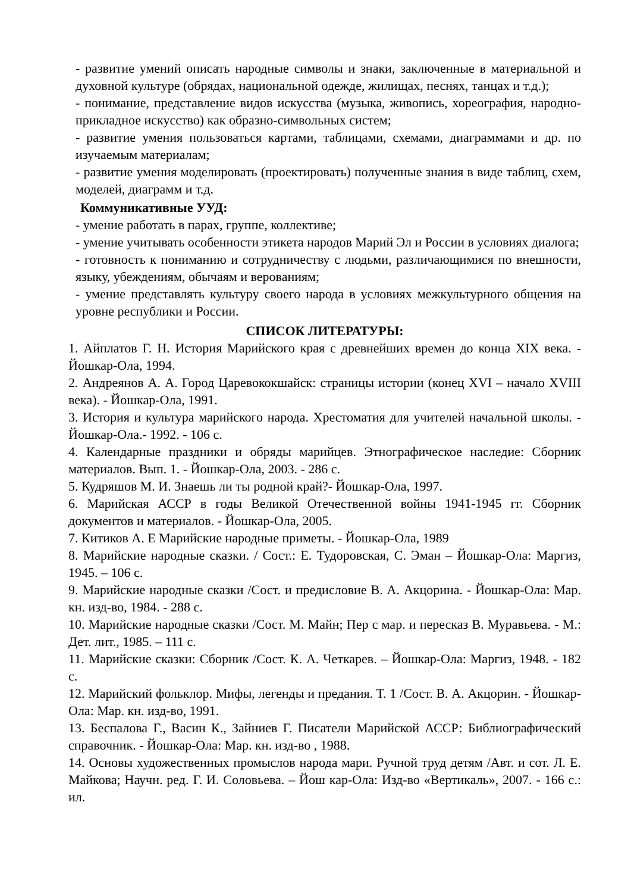- развитие умений описать народные символы и знаки, заключенные в материальной и духовной культуре (обрядах, национальной одежде, жилищах, песнях, танцах и т.д.);
- понимание, представление видов искусства (музыка, живопись, хореография, народно-прикладное искусство) как образно-символьных систем;
- развитие умения пользоваться картами, таблицами, схемами, диаграммами и др. по изучаемым материалам;
- развитие умения моделировать (проектировать) полученные знания в виде таблиц, схем, моделей, диаграмм и т.д.
Коммуникативные УУД:
- умение работать в парах, группе, коллективе;
- умение учитывать особенности этикета народов Марий Эл и России в условиях диалога;
- готовность к пониманию и сотрудничеству с людьми, различающимися по внешности, языку, убеждениям, обычаям и верованиям;
- умение представлять культуру своего народа в условиях межкультурного общения на уровне республики и России.
СПИСОК ЛИТЕРАТУРЫ:
1. Айплатов Г. Н. История Марийского края с древнейших времен до конца XIX века. - Йошкар-Ола, 1994.
2. Андреянов А. А. Город Царевококшайск: страницы истории (конец XVI – начало XVIII века). - Йошкар-Ола, 1991.
3. История и культура марийского народа. Хрестоматия для учителей начальной школы. - Йошкар-Ола.- 1992. - 106 с.
4. Календарные праздники и обряды марийцев. Этнографическое наследие: Сборник материалов. Вып. 1. - Йошкар-Ола, 2003. - 286 с.
5. Кудряшов М. И. Знаешь ли ты родной край?- Йошкар-Ола, 1997.
6. Марийская АССР в годы Великой Отечественной войны 1941-1945 гг. Сборник документов и материалов. - Йошкар-Ола, 2005.
7. Китиков А. Е Марийские народные приметы. - Йошкар-Ола, 1989
8. Марийские народные сказки. / Сост.: Е. Тудоровская, С. Эман – Йошкар-Ола: Маргиз, 1945. – 106 с.
9. Марийские народные сказки /Сост. и предисловие В. А. Акцорина. - Йошкар-Ола: Мар. кн. изд-во, 1984. - 288 с.
10. Марийские народные сказки /Сост. М. Майн; Пер с мар. и пересказ В. Муравьева. - М.: Дет. лит., 1985. – 111 с.
11. Марийские сказки: Сборник /Сост. К. А. Четкарев. – Йошкар-Ола: Маргиз, 1948. - 182 с.
12. Марийский фольклор. Мифы, легенды и предания. Т. 1 /Сост. В. А. Акцорин. - Йошкар-Ола: Мар. кн. изд-во, 1991.
13. Беспалова Г., Васин К., Зайниев Г. Писатели Марийской АССР: Библиографический справочник. - Йошкар-Ола: Мар. кн. изд-во , 1988.
14. Основы художественных промыслов народа мари. Ручной труд детям /Авт. и сот. Л. Е. Майкова; Научн. ред. Г. И. Соловьева. – Йош кар-Ола: Изд-во «Вертикаль», 2007. - 166 с.: ил.